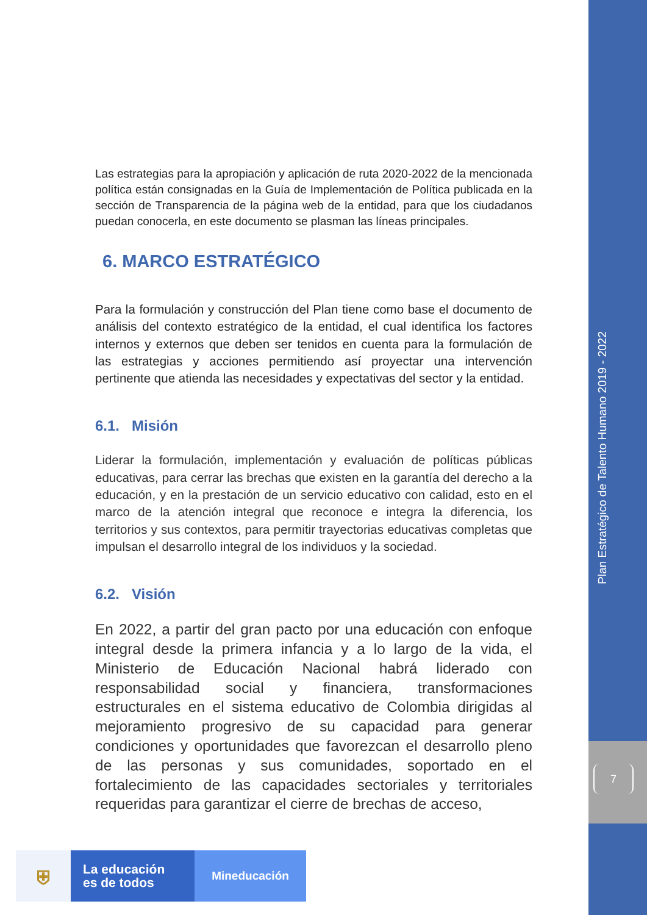Las estrategias para la apropiación y aplicación de ruta 2020-2022 de la mencionada política están consignadas en la Guía de Implementación de Política publicada en la sección de Transparencia de la página web de la entidad, para que los ciudadanos puedan conocerla, en este documento se plasman las líneas principales.
6. MARCO ESTRATÉGICO
Para la formulación y construcción del Plan tiene como base el documento de análisis del contexto estratégico de la entidad, el cual identifica los factores internos y externos que deben ser tenidos en cuenta para la formulación de las estrategias y acciones permitiendo así proyectar una intervención pertinente que atienda las necesidades y expectativas del sector y la entidad.
6.1. Misión
Liderar la formulación, implementación y evaluación de políticas públicas educativas, para cerrar las brechas que existen en la garantía del derecho a la educación, y en la prestación de un servicio educativo con calidad, esto en el marco de la atención integral que reconoce e integra la diferencia, los territorios y sus contextos, para permitir trayectorias educativas completas que impulsan el desarrollo integral de los individuos y la sociedad.
6.2. Visión
En 2022, a partir del gran pacto por una educación con enfoque integral desde la primera infancia y a lo largo de la vida, el Ministerio de Educación Nacional habrá liderado con responsabilidad social y financiera, transformaciones estructurales en el sistema educativo de Colombia dirigidas al mejoramiento progresivo de su capacidad para generar condiciones y oportunidades que favorezcan el desarrollo pleno de las personas y sus comunidades, soportado en el fortalecimiento de las capacidades sectoriales y territoriales requeridas para garantizar el cierre de brechas de acceso,
Plan Estratégico de Talento Humano 2019 - 2022
7
⛨
La educación
es de todos
Mineducación